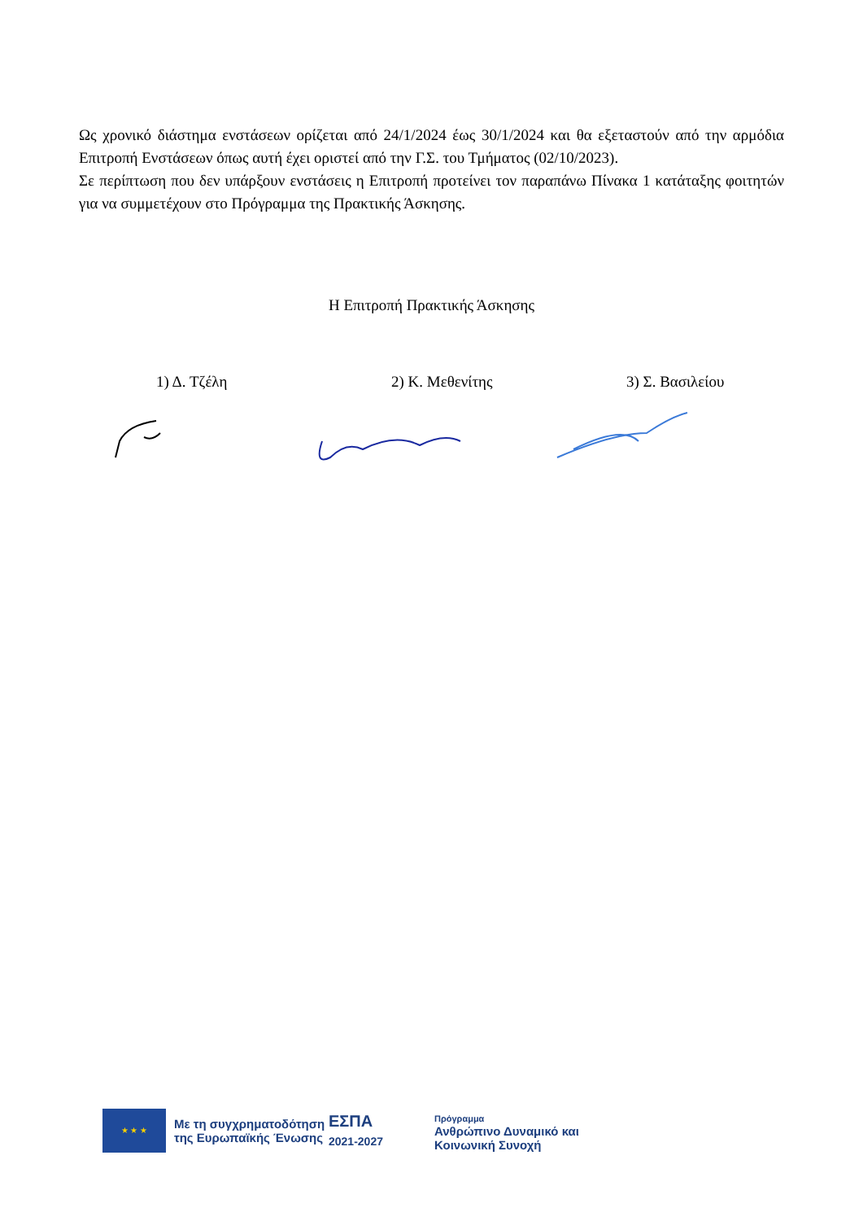Ως χρονικό διάστημα ενστάσεων ορίζεται από 24/1/2024 έως 30/1/2024 και θα εξεταστούν από την αρμόδια Επιτροπή Ενστάσεων όπως αυτή έχει οριστεί από την Γ.Σ. του Τμήματος (02/10/2023).
Σε περίπτωση που δεν υπάρξουν ενστάσεις η Επιτροπή προτείνει τον παραπάνω Πίνακα 1 κατάταξης φοιτητών για να συμμετέχουν στο Πρόγραμμα της Πρακτικής Άσκησης.
Η Επιτροπή Πρακτικής Άσκησης
1) Δ. Τζέλη 2) Κ. Μεθενίτης 3) Σ. Βασιλείου
★ ★ ★
Με τη συγχρηματοδότηση της Ευρωπαϊκής Ένωσης
ΕΣΠΑ
2021-2027
Πρόγραμμα
Ανθρώπινο Δυναμικό και
Κοινωνική Συνοχή